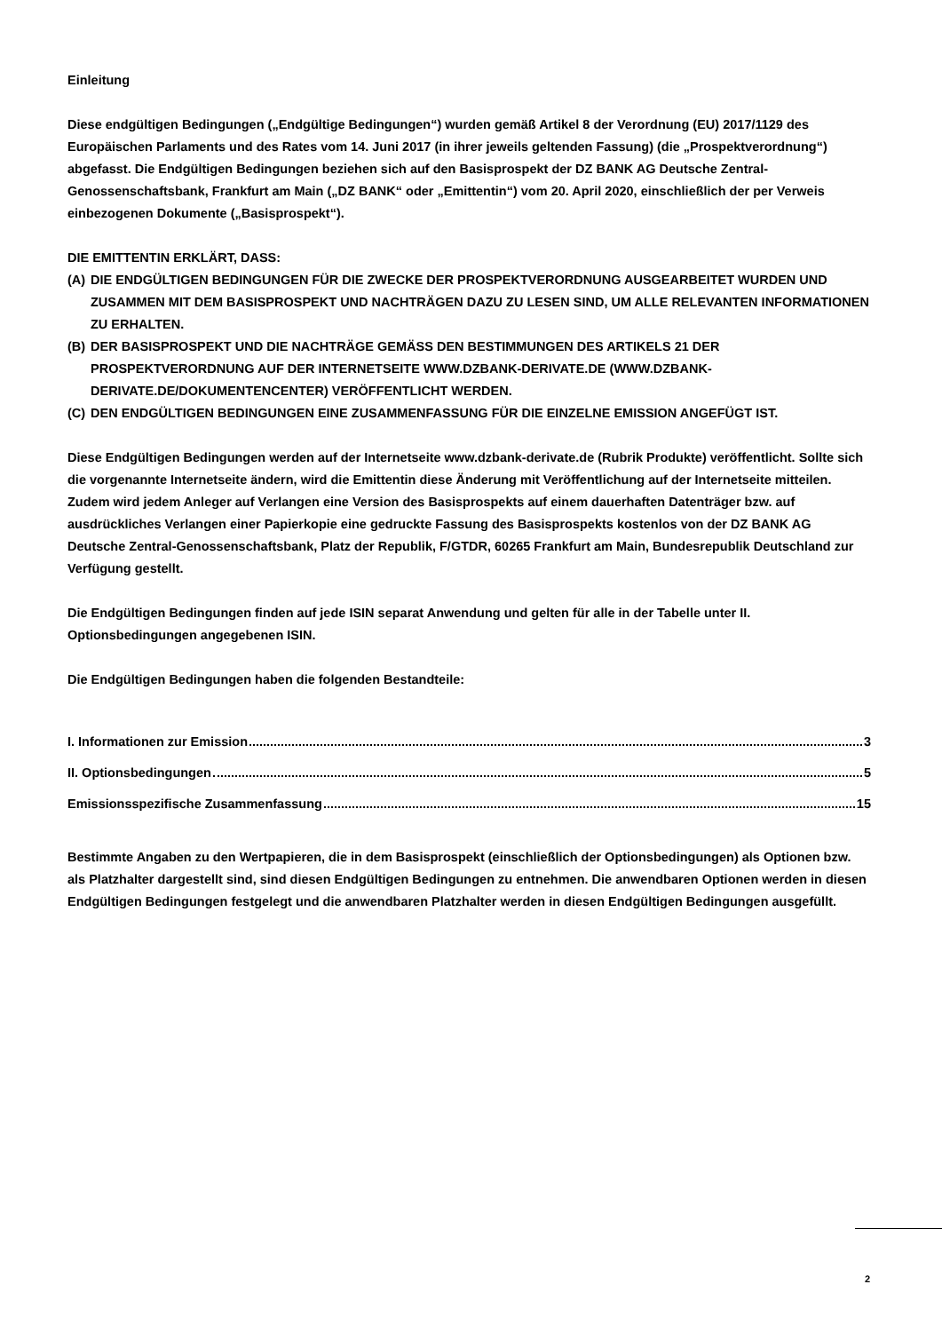Einleitung
Diese endgültigen Bedingungen („Endgültige Bedingungen“) wurden gemäß Artikel 8 der Verordnung (EU) 2017/1129 des Europäischen Parlaments und des Rates vom 14. Juni 2017 (in ihrer jeweils geltenden Fassung) (die „Prospektverordnung“) abgefasst. Die Endgültigen Bedingungen beziehen sich auf den Basisprospekt der DZ BANK AG Deutsche Zentral-Genossenschaftsbank, Frankfurt am Main („DZ BANK“ oder „Emittentin“) vom 20. April 2020, einschließlich der per Verweis einbezogenen Dokumente („Basisprospekt“).
DIE EMITTENTIN ERKLÄRT, DASS:
(A) DIE ENDGÜLTIGEN BEDINGUNGEN FÜR DIE ZWECKE DER PROSPEKTVERORDNUNG AUSGEARBEITET WURDEN UND ZUSAMMEN MIT DEM BASISPROSPEKT UND NACHTRÄGEN DAZU ZU LESEN SIND, UM ALLE RELEVANTEN INFORMATIONEN ZU ERHALTEN.
(B) DER BASISPROSPEKT UND DIE NACHTRÄGE GEMÄSS DEN BESTIMMUNGEN DES ARTIKELS 21 DER PROSPEKTVERORDNUNG AUF DER INTERNETSEITE WWW.DZBANK-DERIVATE.DE (WWW.DZBANK-DERIVATE.DE/DOKUMENTENCENTER) VERÖFFENTLICHT WERDEN.
(C) DEN ENDGÜLTIGEN BEDINGUNGEN EINE ZUSAMMENFASSUNG FÜR DIE EINZELNE EMISSION ANGEFÜGT IST.
Diese Endgültigen Bedingungen werden auf der Internetseite www.dzbank-derivate.de (Rubrik Produkte) veröffentlicht. Sollte sich die vorgenannte Internetseite ändern, wird die Emittentin diese Änderung mit Veröffentlichung auf der Internetseite mitteilen.
Zudem wird jedem Anleger auf Verlangen eine Version des Basisprospekts auf einem dauerhaften Datenträger bzw. auf ausdrückliches Verlangen einer Papierkopie eine gedruckte Fassung des Basisprospekts kostenlos von der DZ BANK AG Deutsche Zentral-Genossenschaftsbank, Platz der Republik, F/GTDR, 60265 Frankfurt am Main, Bundesrepublik Deutschland zur Verfügung gestellt.
Die Endgültigen Bedingungen finden auf jede ISIN separat Anwendung und gelten für alle in der Tabelle unter II. Optionsbedingungen angegebenen ISIN.
Die Endgültigen Bedingungen haben die folgenden Bestandteile:
I. Informationen zur Emission 3
II. Optionsbedingungen 5
Emissionsspezifische Zusammenfassung 15
Bestimmte Angaben zu den Wertpapieren, die in dem Basisprospekt (einschließlich der Optionsbedingungen) als Optionen bzw. als Platzhalter dargestellt sind, sind diesen Endgültigen Bedingungen zu entnehmen. Die anwendbaren Optionen werden in diesen Endgültigen Bedingungen festgelegt und die anwendbaren Platzhalter werden in diesen Endgültigen Bedingungen ausgefüllt.
2